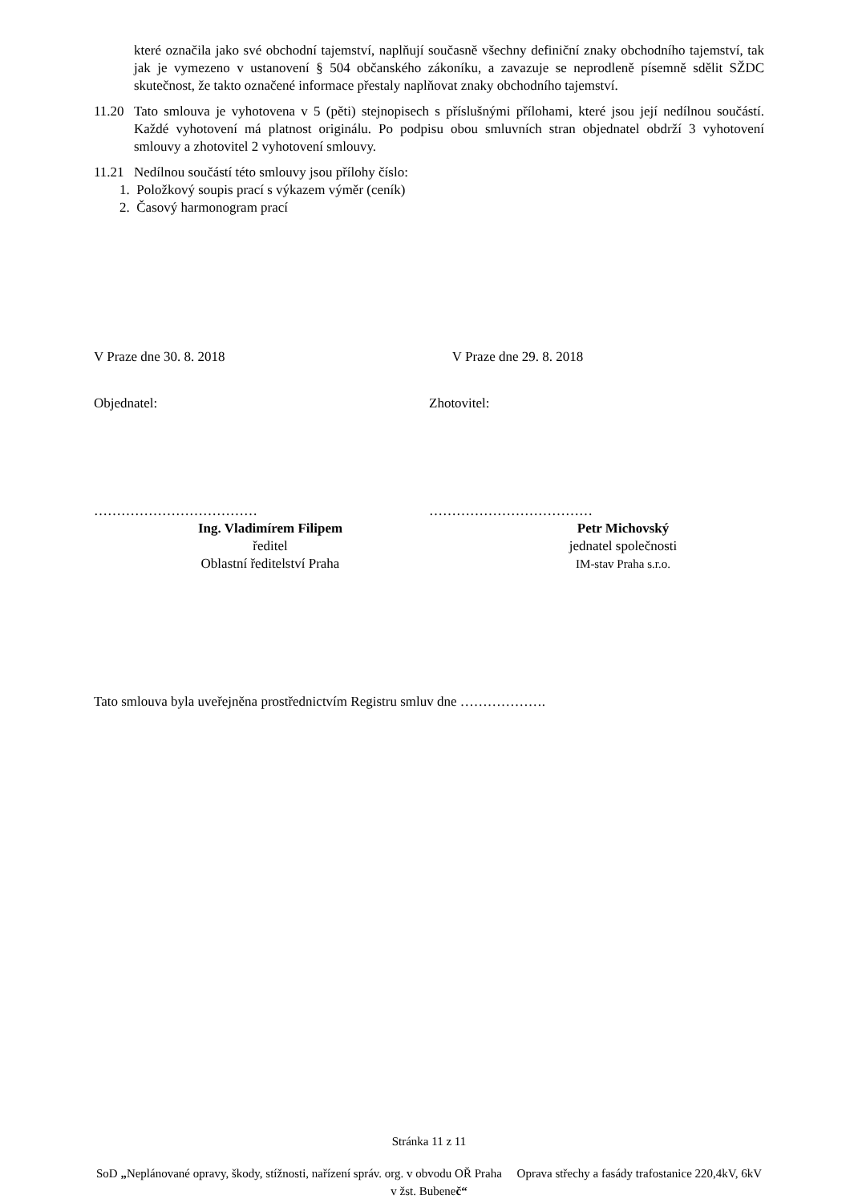které označila jako své obchodní tajemství, naplňují současně všechny definiční znaky obchodního tajemství, tak jak je vymezeno v ustanovení § 504 občanského zákoníku, a zavazuje se neprodleně písemně sdělit SŽDC skutečnost, že takto označené informace přestaly naplňovat znaky obchodního tajemství.
11.20
Tato smlouva je vyhotovena v 5 (pěti) stejnopisech s příslušnými přílohami, které jsou její nedílnou součástí. Každé vyhotovení má platnost originálu. Po podpisu obou smluvních stran objednatel obdrží 3 vyhotovení smlouvy a zhotovitel 2 vyhotovení smlouvy.
11.21
Nedílnou součástí této smlouvy jsou přílohy číslo:
1. Položkový soupis prací s výkazem výměr (ceník)
2. Časový harmonogram prací
V Praze dne 30. 8. 2018 V Praze dne 29. 8. 2018
Objednatel: Zhotovitel:
……………………………… ………………………………
Ing. Vladimírem Filipem
ředitel
Oblastní ředitelství Praha
Petr Michovský
jednatel společnosti
IM-stav Praha s.r.o.
Tato smlouva byla uveřejněna prostřednictvím Registru smluv dne ……………….
Stránka 11 z 11
SoD „Neplánované opravy, škody, stížnosti, nařízení správ. org. v obvodu OŘ Praha Oprava střechy a fasády trafostanice 220,4kV, 6kV v žst. Bubeneč“